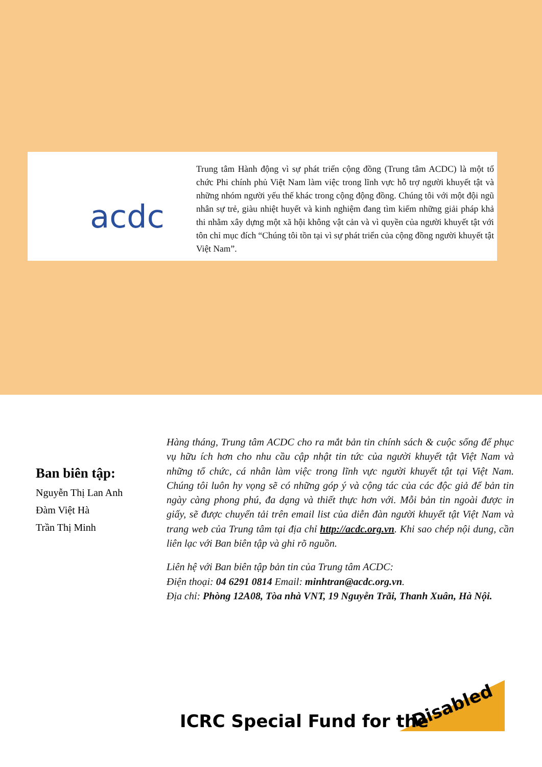acdc
Trung tâm Hành động vì sự phát triển cộng đồng (Trung tâm ACDC) là một tổ chức Phi chính phủ Việt Nam làm việc trong lĩnh vực hỗ trợ người khuyết tật và những nhóm người yếu thế khác trong cộng động đồng. Chúng tôi với một đội ngũ nhân sự trẻ, giàu nhiệt huyết và kinh nghiệm đang tìm kiếm những giải pháp khả thi nhằm xây dựng một xã hội không vật cản và vì quyền của người khuyết tật với tôn chỉ mục đích “Chúng tôi tồn tại vì sự phát triển của cộng đồng người khuyết tật Việt Nam”.
Ban biên tập:
Nguyễn Thị Lan Anh
Đàm Việt Hà
Trần Thị Minh
Hàng tháng, Trung tâm ACDC cho ra mắt bản tin chính sách & cuộc sống để phục vụ hữu ích hơn cho nhu cầu cập nhật tin tức của người khuyết tật Việt Nam và những tổ chức, cá nhân làm việc trong lĩnh vực người khuyết tật tại Việt Nam. Chúng tôi luôn hy vọng sẽ có những góp ý và cộng tác của các độc giả để bản tin ngày càng phong phú, đa dạng và thiết thực hơn với. Mỗi bản tin ngoài được in giấy, sẽ được chuyển tải trên email list của diễn đàn người khuyết tật Việt Nam và trang web của Trung tâm tại địa chỉ http://acdc.org.vn. Khi sao chép nội dung, cần liên lạc với Ban biên tập và ghi rõ nguồn.
Liên hệ với Ban biên tập bản tin của Trung tâm ACDC:
Điện thoại: 04 6291 0814 Email: minhtran@acdc.org.vn.
Địa chỉ: Phòng 12A08, Tòa nhà VNT, 19 Nguyễn Trãi, Thanh Xuân, Hà Nội.
ICRC Special Fund for the
Disabled